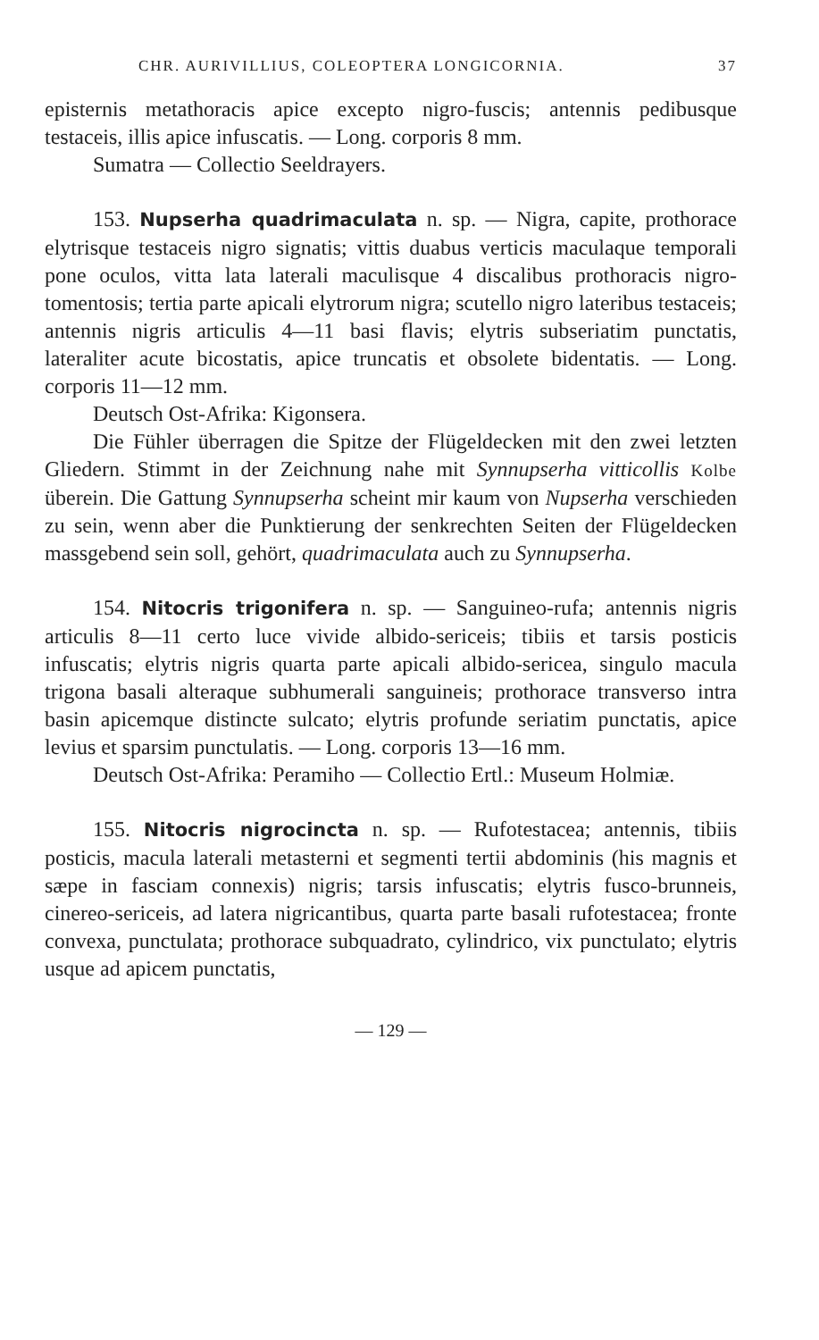CHR. AURIVILLIUS, COLEOPTERA LONGICORNIA. 37
episternis metathoracis apice excepto nigro-fuscis; antennis pedibusque testaceis, illis apice infuscatis. — Long. corporis 8 mm.
Sumatra — Collectio Seeldrayers.
153. Nupserha quadrimaculata n. sp. — Nigra, capite, prothorace elytrisque testaceis nigro signatis; vittis duabus verticis maculaque temporali pone oculos, vitta lata laterali maculisque 4 discalibus prothoracis nigro-tomentosis; tertia parte apicali elytrorum nigra; scutello nigro lateribus testaceis; antennis nigris articulis 4—11 basi flavis; elytris subseriatim punctatis, lateraliter acute bicostatis, apice truncatis et obsolete bidentatis. — Long. corporis 11—12 mm.
Deutsch Ost-Afrika: Kigonsera.
Die Fühler überragen die Spitze der Flügeldecken mit den zwei letzten Gliedern. Stimmt in der Zeichnung nahe mit Synnupserha vitticollis Kolbe überein. Die Gattung Synnupserha scheint mir kaum von Nupserha verschieden zu sein, wenn aber die Punktierung der senkrechten Seiten der Flügeldecken massgebend sein soll, gehört, quadrimaculata auch zu Synnupserha.
154. Nitocris trigonifera n. sp. — Sanguineo-rufa; antennis nigris articulis 8—11 certo luce vivide albido-sericeis; tibiis et tarsis posticis infuscatis; elytris nigris quarta parte apicali albido-sericea, singulo macula trigona basali alteraque subhumerali sanguineis; prothorace transverso intra basin apicemque distincte sulcato; elytris profunde seriatim punctatis, apice levius et sparsim punctulatis. — Long. corporis 13—16 mm.
Deutsch Ost-Afrika: Peramiho — Collectio Ertl.: Museum Holmiæ.
155. Nitocris nigrocincta n. sp. — Rufotestacea; antennis, tibiis posticis, macula laterali metasterni et segmenti tertii abdominis (his magnis et sæpe in fasciam connexis) nigris; tarsis infuscatis; elytris fusco-brunneis, cinereo-sericeis, ad latera nigricantibus, quarta parte basali rufotestacea; fronte convexa, punctulata; prothorace subquadrato, cylindrico, vix punctulato; elytris usque ad apicem punctatis,
— 129 —